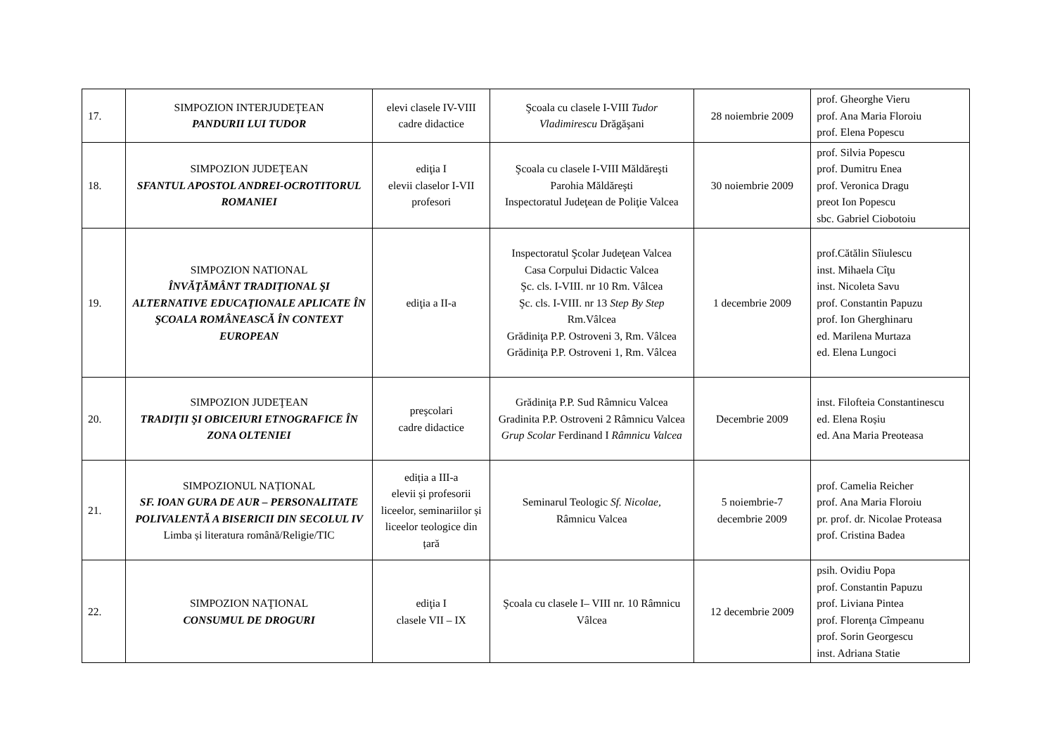| 17. | SIMPOZION INTERJUDEŢEAN PANDURII LUI TUDOR | elevi clasele IV-VIII cadre didactice | Şcoala cu clasele I-VIII Tudor Vladimirescu Drăgăşani | 28 noiembrie 2009 | prof. Gheorghe Vieru prof. Ana Maria Floroiu prof. Elena Popescu |
| 18. | SIMPOZION JUDEŢEAN SFANTUL APOSTOL ANDREI-OCROTITORUL ROMANIEI | ediţia I elevii claselor I-VII profesori | Şcoala cu clasele I-VIII Măldăreşti Parohia Măldăreşti Inspectoratul Judeţean de Poliţie Valcea | 30 noiembrie 2009 | prof. Silvia Popescu prof. Dumitru Enea prof. Veronica Dragu preot Ion Popescu sbc. Gabriel Ciobotoiu |
| 19. | SIMPOZION NATIONAL ÎNVĂŢĂMÂNT TRADIŢIONAL ŞI ALTERNATIVE EDUCAŢIONALE APLICATE ÎN ŞCOALA ROMÂNEASCĂ ÎN CONTEXT EUROPEAN | ediţia a II-a | Inspectoratul Şcolar Judeţean Valcea Casa Corpului Didactic Valcea Şc. cls. I-VIII. nr 10 Rm. Vâlcea Şc. cls. I-VIII. nr 13 Step By Step Rm.Vâlcea Grădiniţa P.P. Ostroveni 3, Rm. Vâlcea Grădiniţa P.P. Ostroveni 1, Rm. Vâlcea | 1 decembrie 2009 | prof.Cătălin Sîiulescu inst. Mihaela Cîţu inst. Nicoleta Savu prof. Constantin Papuzu prof. Ion Gherghinaru ed. Marilena Murtaza ed. Elena Lungoci |
| 20. | SIMPOZION JUDEŢEAN TRADIŢII ŞI OBICEIURI ETNOGRAFICE ÎN ZONA OLTENIEI | preşcolari cadre didactice | Grădiniţa P.P. Sud Râmnicu Valcea Gradinita P.P. Ostroveni 2 Râmnicu Valcea Grup Scolar Ferdinand I Râmnicu Valcea | Decembrie 2009 | inst. Filofteia Constantinescu ed. Elena Roșiu ed. Ana Maria Preoteasa |
| 21. | SIMPOZIONUL NAȚIONAL SF. IOAN GURA DE AUR – PERSONALITATE POLIVALENTĂ A BISERICII DIN SECOLUL IV Limba și literatura română/Religie/TIC | ediția a III-a elevii și profesorii liceelor, seminariilor și liceelor teologice din țară | Seminarul Teologic Sf. Nicolae, Râmnicu Valcea | 5 noiembrie-7 decembrie 2009 | prof. Camelia Reicher prof. Ana Maria Floroiu pr. prof. dr. Nicolae Proteasa prof. Cristina Badea |
| 22. | SIMPOZION NAŢIONAL CONSUMUL DE DROGURI | ediţia I clasele VII – IX | Şcoala cu clasele I– VIII nr. 10 Râmnicu Vâlcea | 12 decembrie 2009 | psih. Ovidiu Popa prof. Constantin Papuzu prof. Liviana Pintea prof. Florenţa Cîmpeanu prof. Sorin Georgescu inst. Adriana Statie |